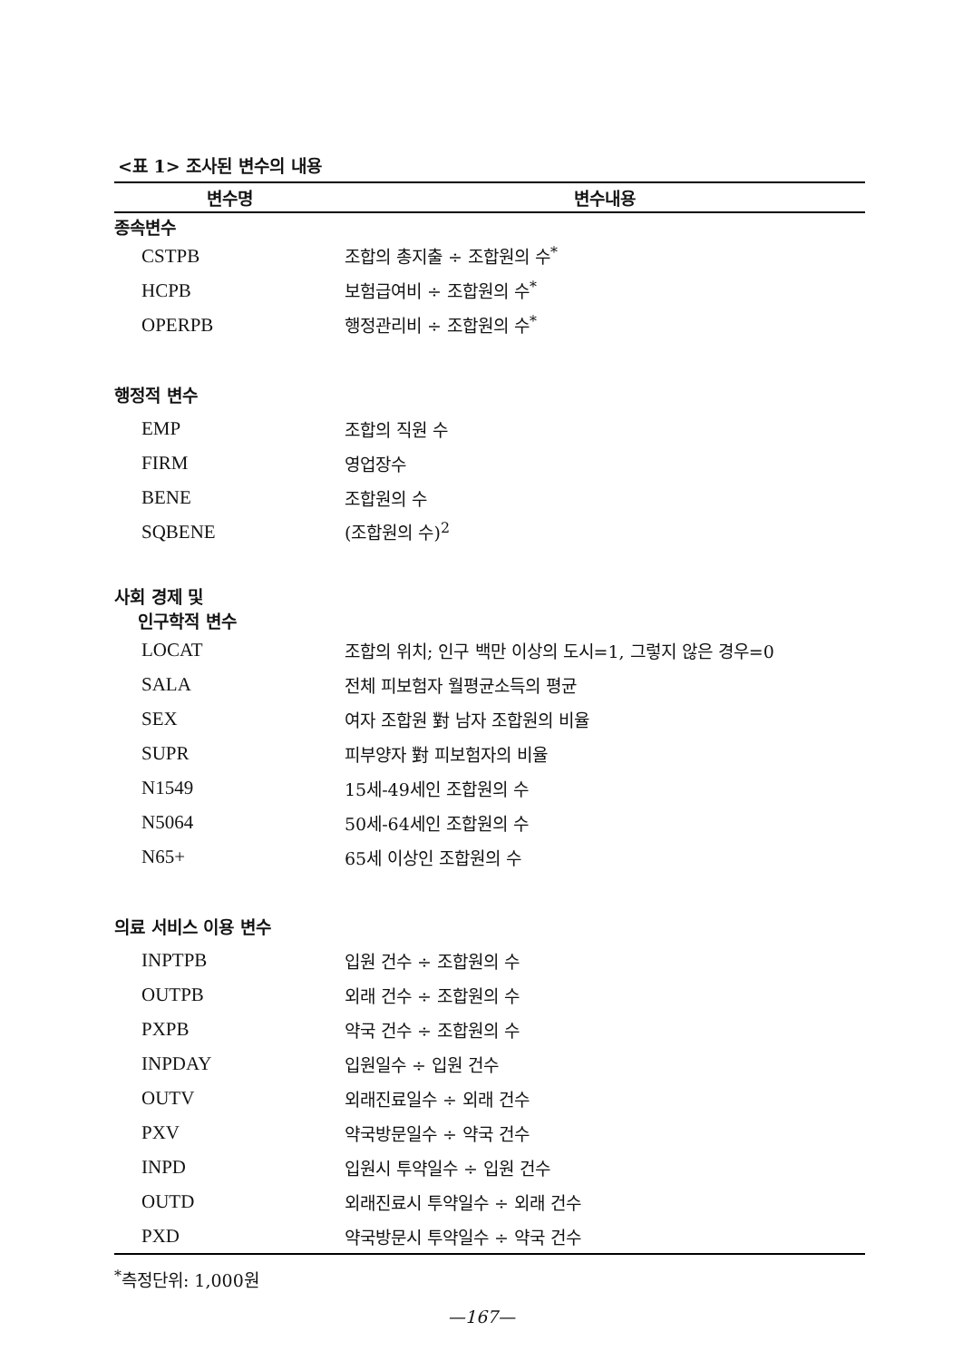<표 1> 조사된 변수의 내용
| 변수명 | 변수내용 |
| --- | --- |
| 종속변수 | |
| CSTPB | 조합의 총지출 ÷ 조합원의 수<sup>*</sup> |
| HCPB | 보험급여비 ÷ 조합원의 수<sup>*</sup> |
| OPERPB | 행정관리비 ÷ 조합원의 수<sup>*</sup> |
| 행정적 변수 | |
| EMP | 조합의 직원 수 |
| FIRM | 영업장수 |
| BENE | 조합원의 수 |
| SQBENE | (조합원의 수)<sup>2</sup> |
| 사회 경제 및 인구학적 변수 | |
| LOCAT | 조합의 위치; 인구 백만 이상의 도시=1, 그렇지 않은 경우=0 |
| SALA | 전체 피보험자 월평균소득의 평균 |
| SEX | 여자 조합원 對 남자 조합원의 비율 |
| SUPR | 피부양자 對 피보험자의 비율 |
| N1549 | 15세-49세인 조합원의 수 |
| N5064 | 50세-64세인 조합원의 수 |
| N65+ | 65세 이상인 조합원의 수 |
| 의료 서비스 이용 변수 | |
| INPTPB | 입원 건수 ÷ 조합원의 수 |
| OUTPB | 외래 건수 ÷ 조합원의 수 |
| PXPB | 약국 건수 ÷ 조합원의 수 |
| INPDAY | 입원일수 ÷ 입원 건수 |
| OUTV | 외래진료일수 ÷ 외래 건수 |
| PXV | 약국방문일수 ÷ 약국 건수 |
| INPD | 입원시 투약일수 ÷ 입원 건수 |
| OUTD | 외래진료시 투약일수 ÷ 외래 건수 |
| PXD | 약국방문시 투약일수 ÷ 약국 건수 |
<sup>*</sup> 측정단위: 1,000원
—167—